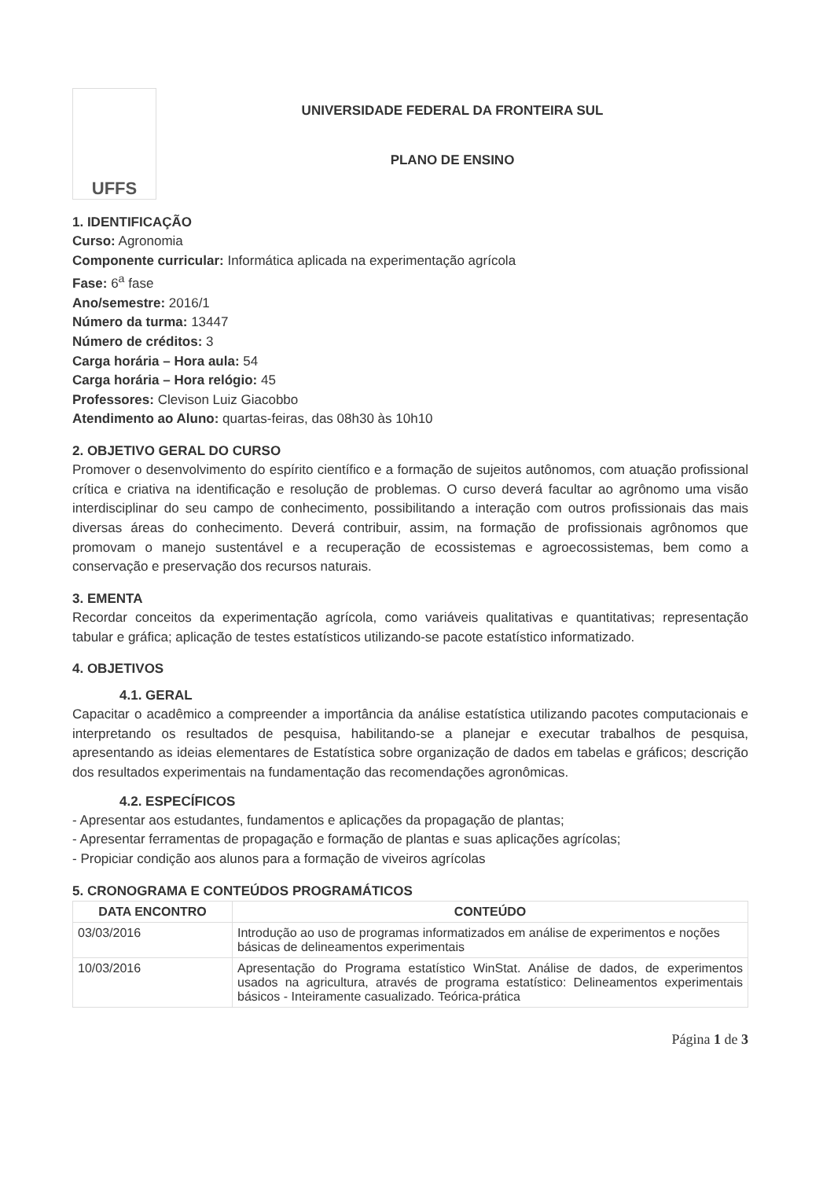UFFS
UNIVERSIDADE FEDERAL DA FRONTEIRA SUL
PLANO DE ENSINO
1. IDENTIFICAÇÃO
Curso: Agronomia
Componente curricular: Informática aplicada na experimentação agrícola
Fase: 6<sup>a</sup> fase
Ano/semestre: 2016/1
Número da turma: 13447
Número de créditos: 3
Carga horária – Hora aula: 54
Carga horária – Hora relógio: 45
Professores: Clevison Luiz Giacobbo
Atendimento ao Aluno: quartas-feiras, das 08h30 às 10h10
2. OBJETIVO GERAL DO CURSO
Promover o desenvolvimento do espírito científico e a formação de sujeitos autônomos, com atuação profissional crítica e criativa na identificação e resolução de problemas. O curso deverá facultar ao agrônomo uma visão interdisciplinar do seu campo de conhecimento, possibilitando a interação com outros profissionais das mais diversas áreas do conhecimento. Deverá contribuir, assim, na formação de profissionais agrônomos que promovam o manejo sustentável e a recuperação de ecossistemas e agroecossistemas, bem como a conservação e preservação dos recursos naturais.
3. EMENTA
Recordar conceitos da experimentação agrícola, como variáveis qualitativas e quantitativas; representação tabular e gráfica; aplicação de testes estatísticos utilizando-se pacote estatístico informatizado.
4. OBJETIVOS
4.1. GERAL
Capacitar o acadêmico a compreender a importância da análise estatística utilizando pacotes computacionais e interpretando os resultados de pesquisa, habilitando-se a planejar e executar trabalhos de pesquisa, apresentando as ideias elementares de Estatística sobre organização de dados em tabelas e gráficos; descrição dos resultados experimentais na fundamentação das recomendações agronômicas.
4.2. ESPECÍFICOS
- Apresentar aos estudantes, fundamentos e aplicações da propagação de plantas;
- Apresentar ferramentas de propagação e formação de plantas e suas aplicações agrícolas;
- Propiciar condição aos alunos para a formação de viveiros agrícolas
5. CRONOGRAMA E CONTEÚDOS PROGRAMÁTICOS
| DATA ENCONTRO | CONTEÚDO |
| --- | --- |
| 03/03/2016 | Introdução ao uso de programas informatizados em análise de experimentos e noções básicas de delineamentos experimentais |
| 10/03/2016 | Apresentação do Programa estatístico WinStat. Análise de dados, de experimentos usados na agricultura, através de programa estatístico: Delineamentos experimentais básicos - Inteiramente casualizado. Teórica-prática |
Página 1 de 3